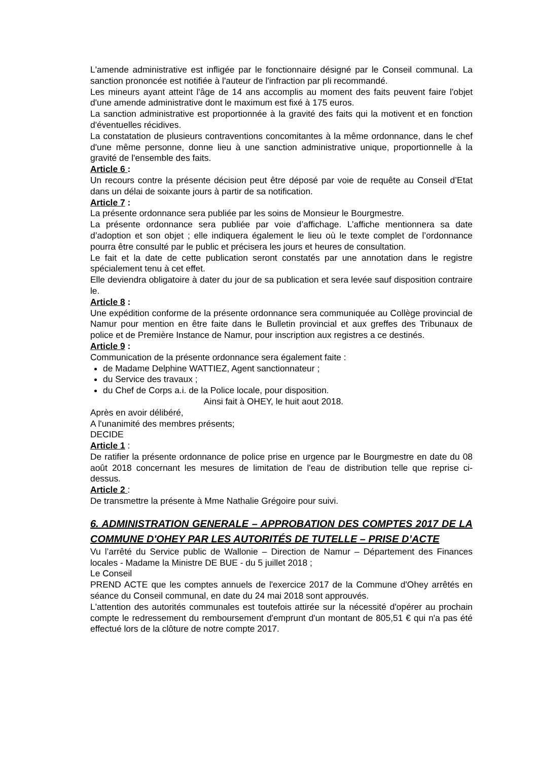L'amende administrative est infligée par le fonctionnaire désigné par le Conseil communal. La sanction prononcée est notifiée à l'auteur de l'infraction par pli recommandé.
Les mineurs ayant atteint l'âge de 14 ans accomplis au moment des faits peuvent faire l'objet d'une amende administrative dont le maximum est fixé à 175 euros.
La sanction administrative est proportionnée à la gravité des faits qui la motivent et en fonction d'éventuelles récidives.
La constatation de plusieurs contraventions concomitantes à la même ordonnance, dans le chef d'une même personne, donne lieu à une sanction administrative unique, proportionnelle à la gravité de l'ensemble des faits.
Article 6 :
Un recours contre la présente décision peut être déposé par voie de requête au Conseil d’Etat dans un délai de soixante jours à partir de sa notification.
Article 7 :
La présente ordonnance sera publiée par les soins de Monsieur le Bourgmestre.
La présente ordonnance sera publiée par voie d’affichage. L’affiche mentionnera sa date d’adoption et son objet ; elle indiquera également le lieu où le texte complet de l’ordonnance pourra être consulté par le public et précisera les jours et heures de consultation.
Le fait et la date de cette publication seront constatés par une annotation dans le registre spécialement tenu à cet effet.
Elle deviendra obligatoire à dater du jour de sa publication et sera levée sauf disposition contraire le.
Article 8 :
Une expédition conforme de la présente ordonnance sera communiquée au Collège provincial de Namur pour mention en être faite dans le Bulletin provincial et aux greffes des Tribunaux de police et de Première Instance de Namur, pour inscription aux registres a ce destinés.
Article 9 :
Communication de la présente ordonnance sera également faite :
de Madame Delphine WATTIEZ, Agent sanctionnateur ;
du Service des travaux ;
du Chef de Corps a.i. de la Police locale, pour disposition.
Ainsi fait à OHEY, le huit aout 2018.
Après en avoir délibéré,
A l'unanimité des membres présents;
DECIDE
Article 1 :
De ratifier la présente ordonnance de police prise en urgence par le Bourgmestre en date du 08 août 2018 concernant les mesures de limitation de l'eau de distribution telle que reprise ci-dessus.
Article 2 :
De transmettre la présente à Mme Nathalie Grégoire pour suivi.
6. ADMINISTRATION GENERALE – APPROBATION DES COMPTES 2017 DE LA COMMUNE D'OHEY PAR LES AUTORITÉS DE TUTELLE – PRISE D’ACTE
Vu l’arrêté du Service public de Wallonie – Direction de Namur – Département des Finances locales - Madame la Ministre DE BUE - du 5 juillet 2018 ;
Le Conseil
PREND ACTE que les comptes annuels de l'exercice 2017 de la Commune d'Ohey arrêtés en séance du Conseil communal, en date du 24 mai 2018 sont approuvés.
L'attention des autorités communales est toutefois attirée sur la nécessité d'opérer au prochain compte le redressement du remboursement d'emprunt d'un montant de 805,51 € qui n'a pas été effectué lors de la clôture de notre compte 2017.